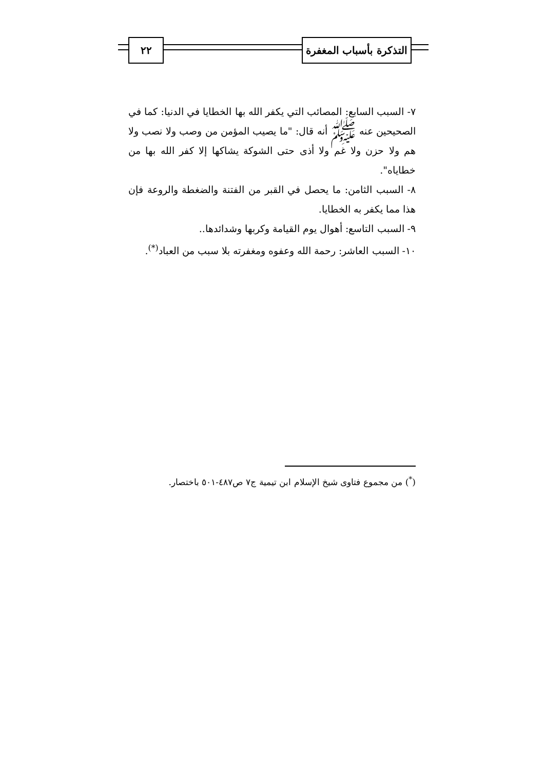التذكرة بأسباب المغفرة
٢٢
٧- السبب السابع: المصائب التي يكفر الله بها الخطايا في الدنيا: كما في الصحيحين عنه ﷺ أنه قال: "ما يصيب المؤمن من وصب ولا نصب ولا هم ولا حزن ولا غم ولا أذى حتى الشوكة يشاكها إلا كفر الله بها من خطاياه".
٨- السبب الثامن: ما يحصل في القبر من الفتنة والضغطة والروعة فإن هذا مما يكفر به الخطايا.
٩- السبب التاسع: أهوال يوم القيامة وكربها وشدائدها..
١٠- السبب العاشر: رحمة الله وعفوه ومغفرته بلا سبب من العباد<sup>(*)</sup>.
(<sup>*</sup>) من مجموع فتاوى شيخ الإسلام ابن تيمية ج٧ ص٤٨٧-٥٠١ باختصار.